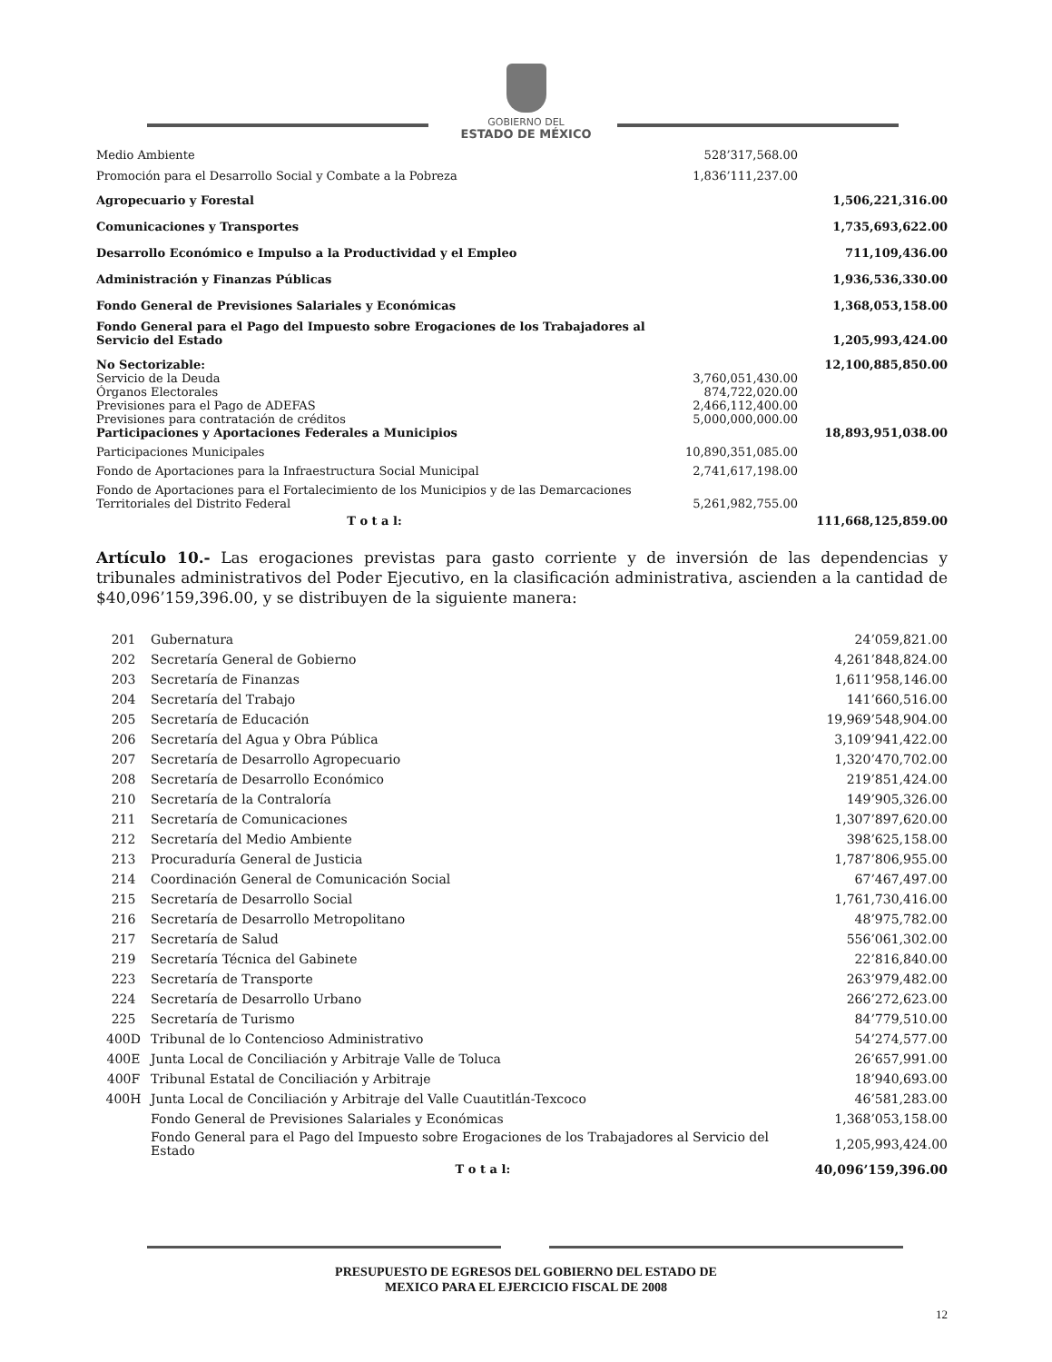GOBIERNO DEL
ESTADO DE MÉXICO
| Medio Ambiente | 528’317,568.00 | |
| Promoción para el Desarrollo Social y Combate a la Pobreza | 1,836’111,237.00 | |
| Agropecuario y Forestal | | 1,506,221,316.00 |
| Comunicaciones y Transportes | | 1,735,693,622.00 |
| Desarrollo Económico e Impulso a la Productividad y el Empleo | | 711,109,436.00 |
| Administración y Finanzas Públicas | | 1,936,536,330.00 |
| Fondo General de Previsiones Salariales y Económicas | | 1,368,053,158.00 |
| Fondo General para el Pago del Impuesto sobre Erogaciones de los Trabajadores al Servicio del Estado | | 1,205,993,424.00 |
| No Sectorizable: | | 12,100,885,850.00 |
| Servicio de la Deuda | 3,760,051,430.00 | |
| Órganos Electorales | 874,722,020.00 | |
| Previsiones para el Pago de ADEFAS | 2,466,112,400.00 | |
| Previsiones para contratación de créditos | 5,000,000,000.00 | |
| Participaciones y Aportaciones Federales a Municipios | | 18,893,951,038.00 |
| Participaciones Municipales | 10,890,351,085.00 | |
| Fondo de Aportaciones para la Infraestructura Social Municipal | 2,741,617,198.00 | |
| Fondo de Aportaciones para el Fortalecimiento de los Municipios y de las Demarcaciones Territoriales del Distrito Federal | 5,261,982,755.00 | |
| T o t a l: | | 111,668,125,859.00 |
Artículo 10.- Las erogaciones previstas para gasto corriente y de inversión de las dependencias y tribunales administrativos del Poder Ejecutivo, en la clasificación administrativa, ascienden a la cantidad de $40,096’159,396.00, y se distribuyen de la siguiente manera:
| 201 | Gubernatura | 24’059,821.00 |
| 202 | Secretaría General de Gobierno | 4,261’848,824.00 |
| 203 | Secretaría de Finanzas | 1,611’958,146.00 |
| 204 | Secretaría del Trabajo | 141’660,516.00 |
| 205 | Secretaría de Educación | 19,969’548,904.00 |
| 206 | Secretaría del Agua y Obra Pública | 3,109’941,422.00 |
| 207 | Secretaría de Desarrollo Agropecuario | 1,320’470,702.00 |
| 208 | Secretaría de Desarrollo Económico | 219’851,424.00 |
| 210 | Secretaría de la Contraloría | 149’905,326.00 |
| 211 | Secretaría de Comunicaciones | 1,307’897,620.00 |
| 212 | Secretaría del Medio Ambiente | 398’625,158.00 |
| 213 | Procuraduría General de Justicia | 1,787’806,955.00 |
| 214 | Coordinación General de Comunicación Social | 67’467,497.00 |
| 215 | Secretaría de Desarrollo Social | 1,761,730,416.00 |
| 216 | Secretaría de Desarrollo Metropolitano | 48’975,782.00 |
| 217 | Secretaría de Salud | 556’061,302.00 |
| 219 | Secretaría Técnica del Gabinete | 22’816,840.00 |
| 223 | Secretaría de Transporte | 263’979,482.00 |
| 224 | Secretaría de Desarrollo Urbano | 266’272,623.00 |
| 225 | Secretaría de Turismo | 84’779,510.00 |
| 400D | Tribunal de lo Contencioso Administrativo | 54’274,577.00 |
| 400E | Junta Local de Conciliación y Arbitraje Valle de Toluca | 26’657,991.00 |
| 400F | Tribunal Estatal de Conciliación y Arbitraje | 18’940,693.00 |
| 400H | Junta Local de Conciliación y Arbitraje del Valle Cuautitlán-Texcoco | 46’581,283.00 |
| | Fondo General de Previsiones Salariales y Económicas | 1,368’053,158.00 |
| | Fondo General para el Pago del Impuesto sobre Erogaciones de los Trabajadores al Servicio del Estado | 1,205,993,424.00 |
| | T o t a l: | 40,096’159,396.00 |
PRESUPUESTO DE EGRESOS DEL GOBIERNO DEL ESTADO DE
MEXICO PARA EL EJERCICIO FISCAL DE 2008
12